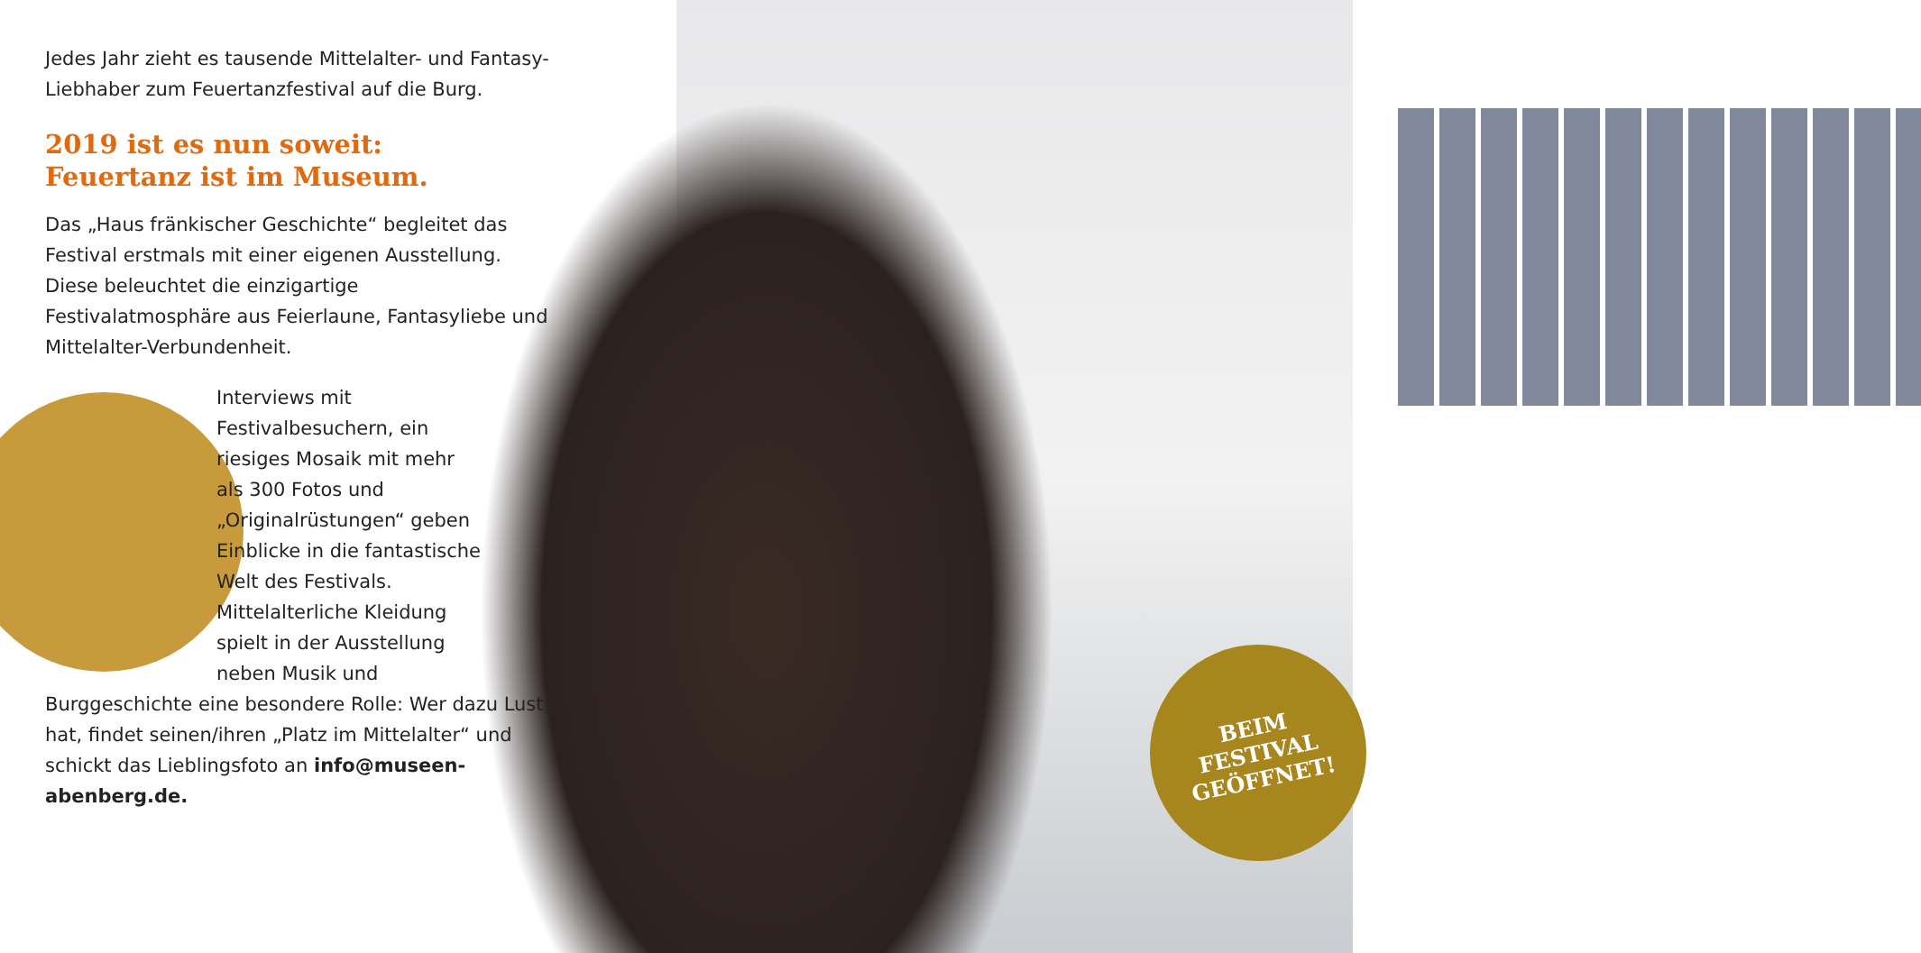Jedes Jahr zieht es tausende Mittelalter- und Fantasy-Liebhaber zum Feuertanzfestival auf die Burg.
2019 ist es nun soweit:
Feuertanz ist im Museum.
Das „Haus fränkischer Geschichte“ begleitet das Festival erstmals mit einer eigenen Ausstellung. Diese beleuchtet die einzigartige Festivalatmosphäre aus Feierlaune, Fantasyliebe und Mittelalter-Verbundenheit.
Interviews mit Festivalbesuchern, ein riesiges Mosaik mit mehr als 300 Fotos und „Originalrüstungen“ geben Einblicke in die fantastische Welt des Festivals. Mittelalterliche Kleidung spielt in der Ausstellung neben Musik und
Burggeschichte eine besondere Rolle: Wer dazu Lust hat, findet seinen/ihren „Platz im Mittelalter“ und schickt das Lieblingsfoto an info@museen-abenberg.de.
BEIM
FESTIVAL
GEÖFFNET!